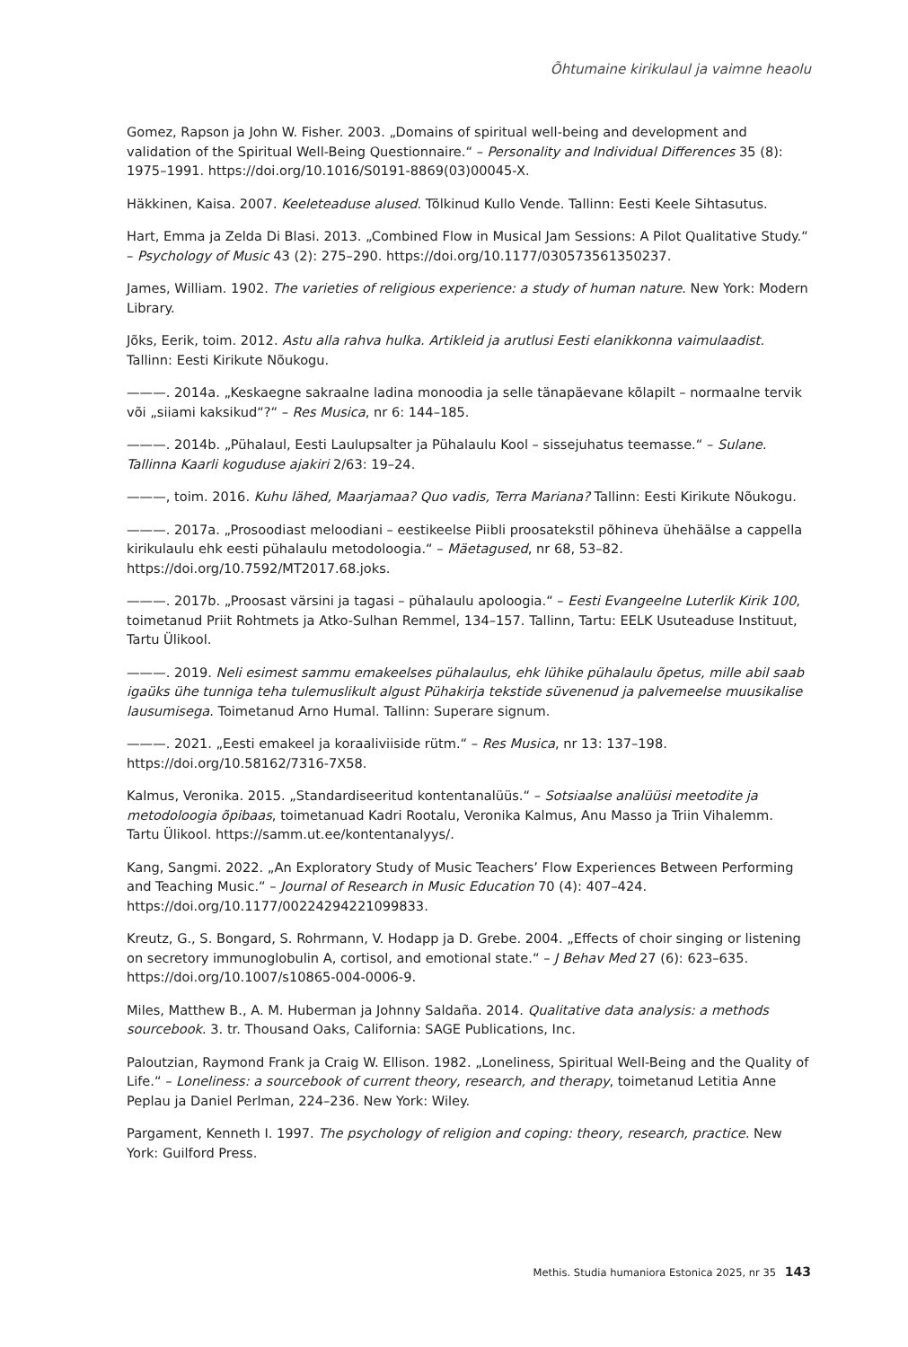Õhtumaine kirikulaul ja vaimne heaolu
Gomez, Rapson ja John W. Fisher. 2003. „Domains of spiritual well-being and development and validation of the Spiritual Well-Being Questionnaire.“ – Personality and Individual Differences 35 (8): 1975–1991. https://doi.org/10.1016/S0191-8869(03)00045-X.
Häkkinen, Kaisa. 2007. Keeleteaduse alused. Tõlkinud Kullo Vende. Tallinn: Eesti Keele Sihtasutus.
Hart, Emma ja Zelda Di Blasi. 2013. „Combined Flow in Musical Jam Sessions: A Pilot Qualitative Study.“ – Psychology of Music 43 (2): 275–290. https://doi.org/10.1177/030573561350237.
James, William. 1902. The varieties of religious experience: a study of human nature. New York: Modern Library.
Jõks, Eerik, toim. 2012. Astu alla rahva hulka. Artikleid ja arutlusi Eesti elanikkonna vaimulaadist. Tallinn: Eesti Kirikute Nõukogu.
———. 2014a. „Keskaegne sakraalne ladina monoodia ja selle tänapäevane kõlapilt – normaalne tervik või „siiami kaksikud“?“ – Res Musica, nr 6: 144–185.
———. 2014b. „Pühalaul, Eesti Laulupsalter ja Pühalaulu Kool – sissejuhatus teemasse.“ – Sulane. Tallinna Kaarli koguduse ajakiri 2/63: 19–24.
———, toim. 2016. Kuhu lähed, Maarjamaa? Quo vadis, Terra Mariana? Tallinn: Eesti Kirikute Nõukogu.
———. 2017a. „Prosoodiast meloodiani – eestikeelse Piibli proosatekstil põhineva ühehäälse a cappella kirikulaulu ehk eesti pühalaulu metodoloogia.“ – Mäetagused, nr 68, 53–82. https://doi.org/10.7592/MT2017.68.joks.
———. 2017b. „Proosast värsini ja tagasi – pühalaulu apoloogia.“ – Eesti Evangeelne Luterlik Kirik 100, toimetanud Priit Rohtmets ja Atko-Sulhan Remmel, 134–157. Tallinn, Tartu: EELK Usuteaduse Instituut, Tartu Ülikool.
———. 2019. Neli esimest sammu emakeelses pühalaulus, ehk lühike pühalaulu õpetus, mille abil saab igaüks ühe tunniga teha tulemuslikult algust Pühakirja tekstide süvenenud ja palvemeelse muusikalise lausumisega. Toimetanud Arno Humal. Tallinn: Superare signum.
———. 2021. „Eesti emakeel ja koraaliviiside rütm.“ – Res Musica, nr 13: 137–198. https://doi.org/10.58162/7316-7X58.
Kalmus, Veronika. 2015. „Standardiseeritud kontentanalüüs.“ – Sotsiaalse analüüsi meetodite ja metodoloogia õpibaas, toimetanuad Kadri Rootalu, Veronika Kalmus, Anu Masso ja Triin Vihalemm. Tartu Ülikool. https://samm.ut.ee/kontentanalyys/.
Kang, Sangmi. 2022. „An Exploratory Study of Music Teachers’ Flow Experiences Between Performing and Teaching Music.“ – Journal of Research in Music Education 70 (4): 407–424. https://doi.org/10.1177/00224294221099833.
Kreutz, G., S. Bongard, S. Rohrmann, V. Hodapp ja D. Grebe. 2004. „Effects of choir singing or listening on secretory immunoglobulin A, cortisol, and emotional state.“ – J Behav Med 27 (6): 623–635. https://doi.org/10.1007/s10865-004-0006-9.
Miles, Matthew B., A. M. Huberman ja Johnny Saldaña. 2014. Qualitative data analysis: a methods sourcebook. 3. tr. Thousand Oaks, California: SAGE Publications, Inc.
Paloutzian, Raymond Frank ja Craig W. Ellison. 1982. „Loneliness, Spiritual Well-Being and the Quality of Life.“ – Loneliness: a sourcebook of current theory, research, and therapy, toimetanud Letitia Anne Peplau ja Daniel Perlman, 224–236. New York: Wiley.
Pargament, Kenneth I. 1997. The psychology of religion and coping: theory, research, practice. New York: Guilford Press.
Methis. Studia humaniora Estonica 2025, nr 35 143